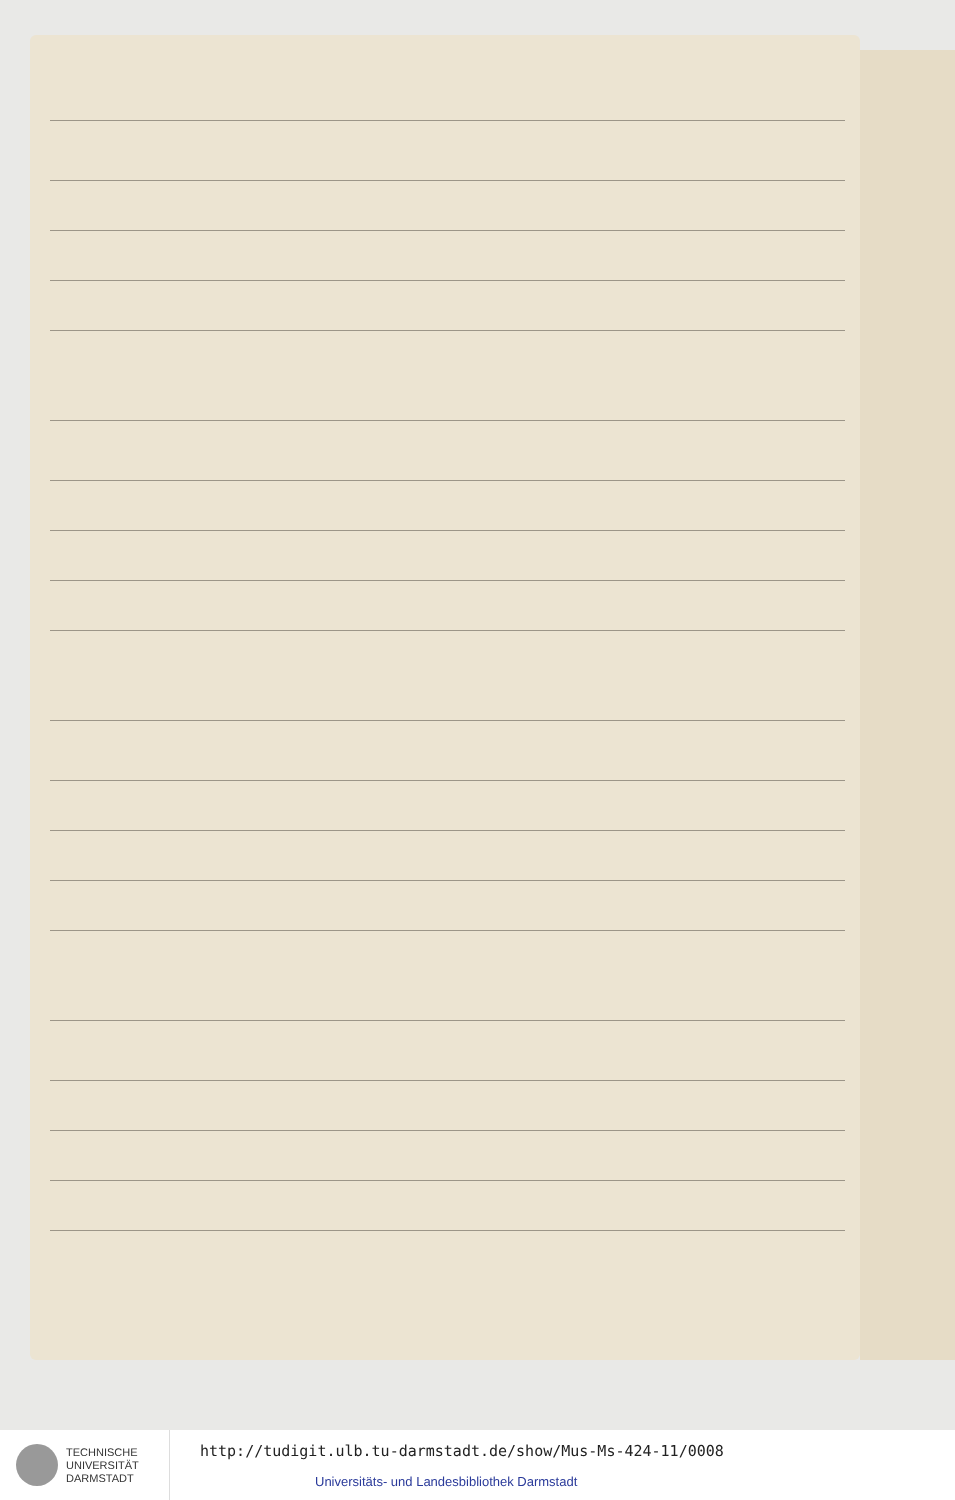TECHNISCHE
UNIVERSITÄT
DARMSTADT
http://tudigit.ulb.tu-darmstadt.de/show/Mus-Ms-424-11/0008
Universitäts- und Landesbibliothek Darmstadt